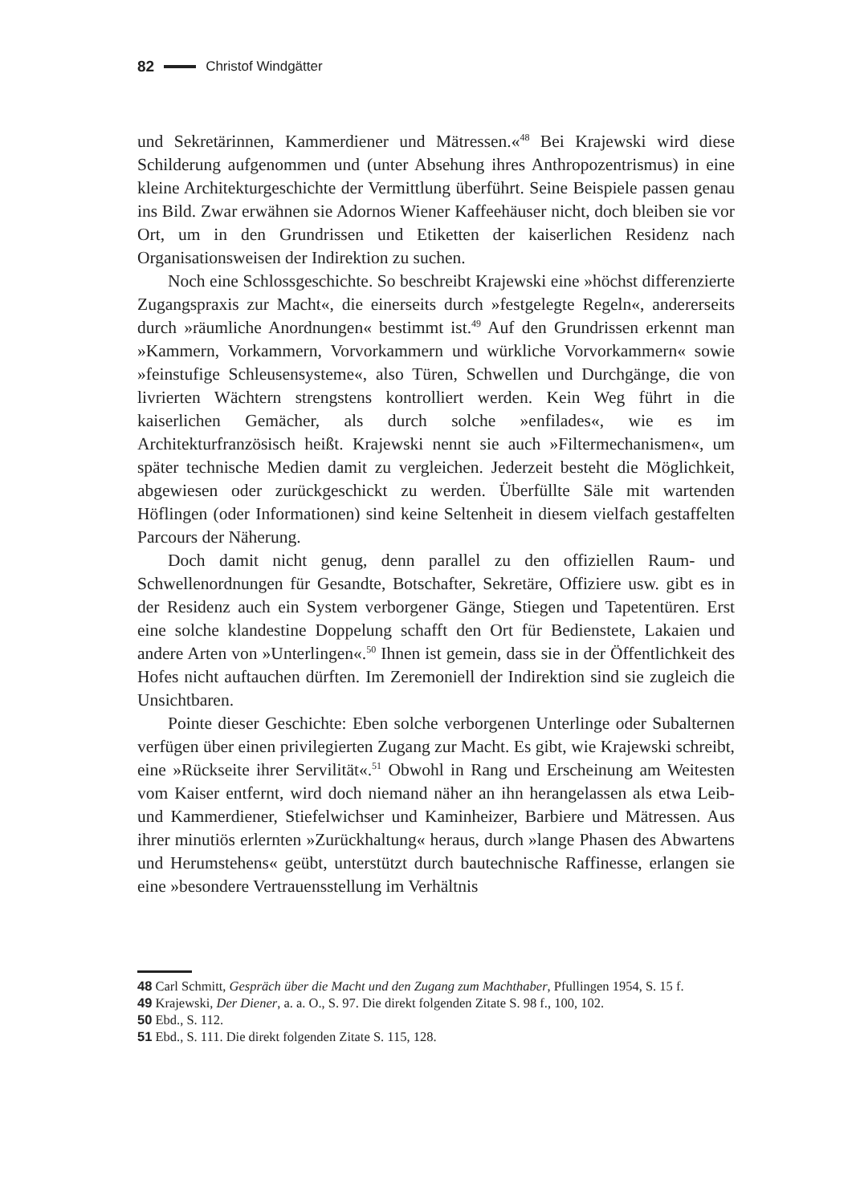82 Christof Windgätter
und Sekretärinnen, Kammerdiener und Mätressen.«<sup>48</sup> Bei Krajewski wird diese Schilderung aufgenommen und (unter Absehung ihres Anthropozentrismus) in eine kleine Architekturgeschichte der Vermittlung überführt. Seine Beispiele passen genau ins Bild. Zwar erwähnen sie Adornos Wiener Kaffeehäuser nicht, doch bleiben sie vor Ort, um in den Grundrissen und Etiketten der kaiserlichen Residenz nach Organisationsweisen der Indirektion zu suchen.
Noch eine Schlossgeschichte. So beschreibt Krajewski eine »höchst differenzierte Zugangspraxis zur Macht«, die einerseits durch »festgelegte Regeln«, andererseits durch »räumliche Anordnungen« bestimmt ist.<sup>49</sup> Auf den Grundrissen erkennt man »Kammern, Vorkammern, Vorvorkammern und würkliche Vorvorkammern« sowie »feinstufige Schleusensysteme«, also Türen, Schwellen und Durchgänge, die von livrierten Wächtern strengstens kontrolliert werden. Kein Weg führt in die kaiserlichen Gemächer, als durch solche »enfilades«, wie es im Architekturfranzösisch heißt. Krajewski nennt sie auch »Filtermechanismen«, um später technische Medien damit zu vergleichen. Jederzeit besteht die Möglichkeit, abgewiesen oder zurückgeschickt zu werden. Überfüllte Säle mit wartenden Höflingen (oder Informationen) sind keine Seltenheit in diesem vielfach gestaffelten Parcours der Näherung.
Doch damit nicht genug, denn parallel zu den offiziellen Raum- und Schwellenordnungen für Gesandte, Botschafter, Sekretäre, Offiziere usw. gibt es in der Residenz auch ein System verborgener Gänge, Stiegen und Tapetentüren. Erst eine solche klandestine Doppelung schafft den Ort für Bedienstete, Lakaien und andere Arten von »Unterlingen«.<sup>50</sup> Ihnen ist gemein, dass sie in der Öffentlichkeit des Hofes nicht auftauchen dürften. Im Zeremoniell der Indirektion sind sie zugleich die Unsichtbaren.
Pointe dieser Geschichte: Eben solche verborgenen Unterlinge oder Subalternen verfügen über einen privilegierten Zugang zur Macht. Es gibt, wie Krajewski schreibt, eine »Rückseite ihrer Servilität«.<sup>51</sup> Obwohl in Rang und Erscheinung am Weitesten vom Kaiser entfernt, wird doch niemand näher an ihn herangelassen als etwa Leib- und Kammerdiener, Stiefelwichser und Kaminheizer, Barbiere und Mätressen. Aus ihrer minutiös erlernten »Zurückhaltung« heraus, durch »lange Phasen des Abwartens und Herumstehens« geübt, unterstützt durch bautechnische Raffinesse, erlangen sie eine »besondere Vertrauensstellung im Verhältnis
48 Carl Schmitt, Gespräch über die Macht und den Zugang zum Machthaber, Pfullingen 1954, S. 15 f.
49 Krajewski, Der Diener, a. a. O., S. 97. Die direkt folgenden Zitate S. 98 f., 100, 102.
50 Ebd., S. 112.
51 Ebd., S. 111. Die direkt folgenden Zitate S. 115, 128.